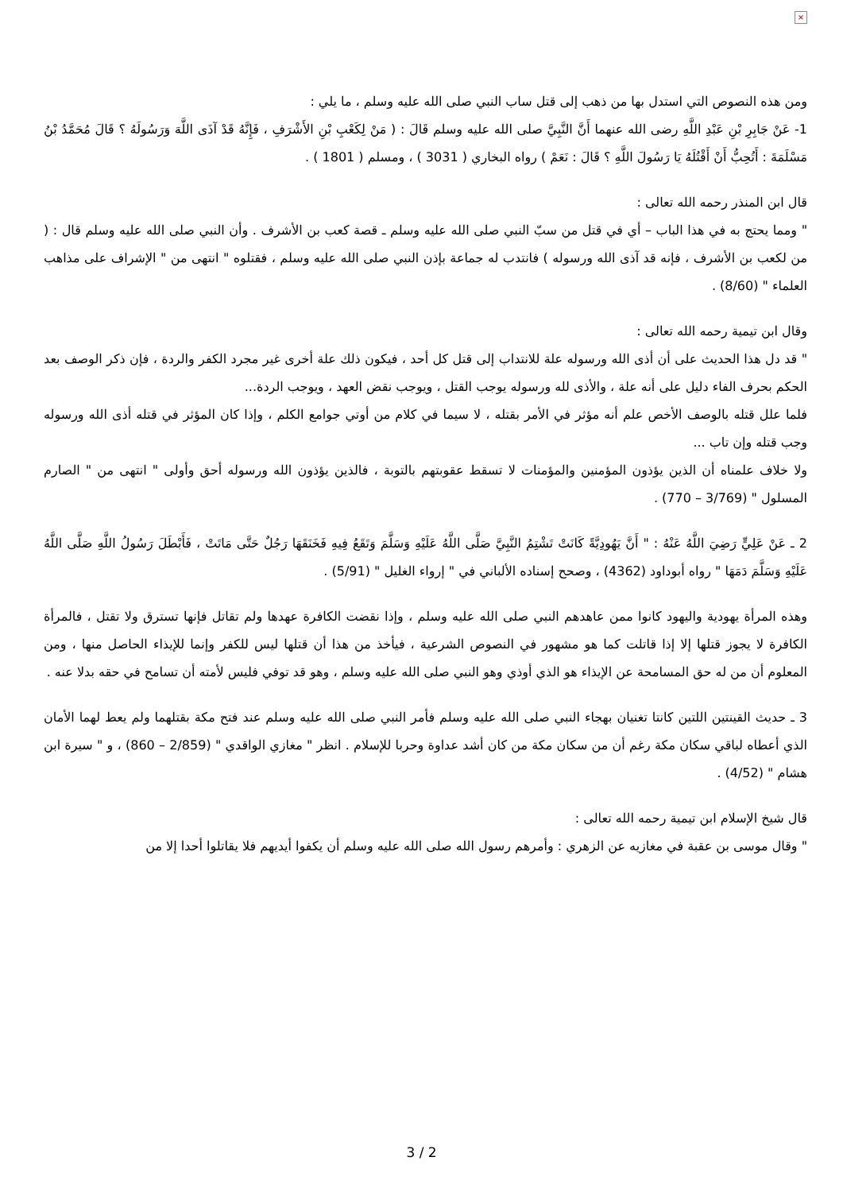×
ومن هذه النصوص التي استدل بها من ذهب إلى قتل ساب النبي صلى الله عليه وسلم ، ما يلي :
1- عَنْ جَابِرِ بْنِ عَبْدِ اللَّهِ رضى الله عنهما أَنَّ النَّبِيَّ صلى الله عليه وسلم قَالَ : ( مَنْ لِكَعْبِ بْنِ الأَشْرَفِ ، فَإِنَّهُ قَدْ آذَى اللَّهَ وَرَسُولَهُ ؟ قَالَ مُحَمَّدُ بْنُ مَسْلَمَةَ : أَتُحِبُّ أَنْ أَقْتُلَهُ يَا رَسُولَ اللَّهِ ؟ قَالَ : نَعَمْ ) رواه البخاري ( 3031 ) ، ومسلم ( 1801 ) .
قال ابن المنذر رحمه الله تعالى :
" ومما يحتج به في هذا الباب – أي في قتل من سبّ النبي صلى الله عليه وسلم ـ قصة كعب بن الأشرف . وأن النبي صلى الله عليه وسلم قال : ( من لكعب بن الأشرف ، فإنه قد آذى الله ورسوله ) فانتدب له جماعة بإذن النبي صلى الله عليه وسلم ، فقتلوه " انتهى من " الإشراف على مذاهب العلماء " (8/60) .
وقال ابن تيمية رحمه الله تعالى :
" قد دل هذا الحديث على أن أذى الله ورسوله علة للانتداب إلى قتل كل أحد ، فيكون ذلك علة أخرى غير مجرد الكفر والردة ، فإن ذكر الوصف بعد الحكم بحرف الفاء دليل على أنه علة ، والأذى لله ورسوله يوجب القتل ، ويوجب نقض العهد ، ويوجب الردة...
فلما علل قتله بالوصف الأخص علم أنه مؤثر في الأمر بقتله ، لا سيما في كلام من أوتي جوامع الكلم ، وإذا كان المؤثر في قتله أذى الله ورسوله وجب قتله وإن تاب ...
ولا خلاف علمناه أن الذين يؤذون المؤمنين والمؤمنات لا تسقط عقوبتهم بالتوبة ، فالذين يؤذون الله ورسوله أحق وأولى " انتهى من " الصارم المسلول " (3/769 – 770) .
2 ـ عَنْ عَلِيٍّ رَضِيَ اللَّهُ عَنْهُ : " أَنَّ يَهُودِيَّةً كَانَتْ تَشْتِمُ النَّبِيَّ صَلَّى اللَّهُ عَلَيْهِ وَسَلَّمَ وَتَقَعُ فِيهِ فَخَنَقَهَا رَجُلٌ حَتَّى مَاتَتْ ، فَأَبْطَلَ رَسُولُ اللَّهِ صَلَّى اللَّهُ عَلَيْهِ وَسَلَّمَ دَمَهَا " رواه أبوداود (4362) ، وصحح إسناده الألباني في " إرواء الغليل " (5/91) .
وهذه المرأة يهودية واليهود كانوا ممن عاهدهم النبي صلى الله عليه وسلم ، وإذا نقضت الكافرة عهدها ولم تقاتل فإنها تسترق ولا تقتل ، فالمرأة الكافرة لا يجوز قتلها إلا إذا قاتلت كما هو مشهور في النصوص الشرعية ، فيأخذ من هذا أن قتلها ليس للكفر وإنما للإيذاء الحاصل منها ، ومن المعلوم أن من له حق المسامحة عن الإيذاء هو الذي أوذي وهو النبي صلى الله عليه وسلم ، وهو قد توفي فليس لأمته أن تسامح في حقه بدلا عنه .
3 ـ حديث القينتين اللتين كانتا تغنيان بهجاء النبي صلى الله عليه وسلم فأمر النبي صلى الله عليه وسلم عند فتح مكة بقتلهما ولم يعط لهما الأمان الذي أعطاه لباقي سكان مكة رغم أن من سكان مكة من كان أشد عداوة وحربا للإسلام . انظر " مغازي الواقدي " (2/859 – 860) ، و " سيرة ابن هشام " (4/52) .
قال شيخ الإسلام ابن تيمية رحمه الله تعالى :
" وقال موسى بن عقبة في مغازيه عن الزهري : وأمرهم رسول الله صلى الله عليه وسلم أن يكفوا أيديهم فلا يقاتلوا أحدا إلا من
3 / 2